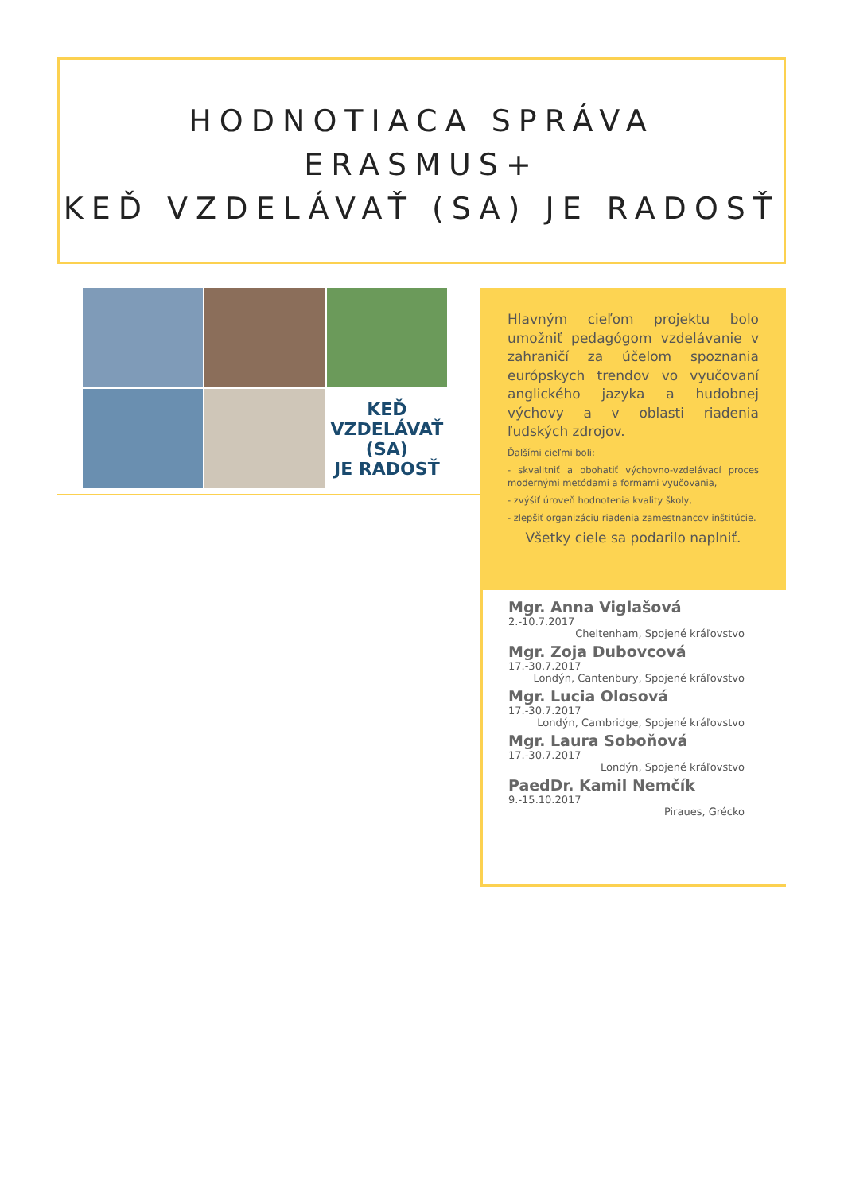HODNOTIACA SPRÁVA
ERASMUS+
KEĎ VZDELÁVAŤ (SA) JE RADOSŤ
KEĎ VZDELÁVAŤ
(SA)
JE RADOSŤ
Hlavným cieľom projektu bolo umožniť pedagógom vzdelávanie v zahraničí za účelom spoznania európskych trendov vo vyučovaní anglického jazyka a hudobnej výchovy a v oblasti riadenia ľudských zdrojov.
Ďalšími cieľmi boli:
- skvalitniť a obohatiť výchovno-vzdelávací proces modernými metódami a formami vyučovania,
- zvýšiť úroveň hodnotenia kvality školy,
- zlepšiť organizáciu riadenia zamestnancov inštitúcie.
Všetky ciele sa podarilo naplniť.
Mgr. Anna Viglašová
2.-10.7.2017
Cheltenham, Spojené kráľovstvo
Mgr. Zoja Dubovcová
17.-30.7.2017
Londýn, Cantenbury, Spojené kráľovstvo
Mgr. Lucia Olosová
17.-30.7.2017
Londýn, Cambridge, Spojené kráľovstvo
Mgr. Laura Soboňová
17.-30.7.2017
Londýn, Spojené kráľovstvo
PaedDr. Kamil Nemčík
9.-15.10.2017
Piraues, Grécko